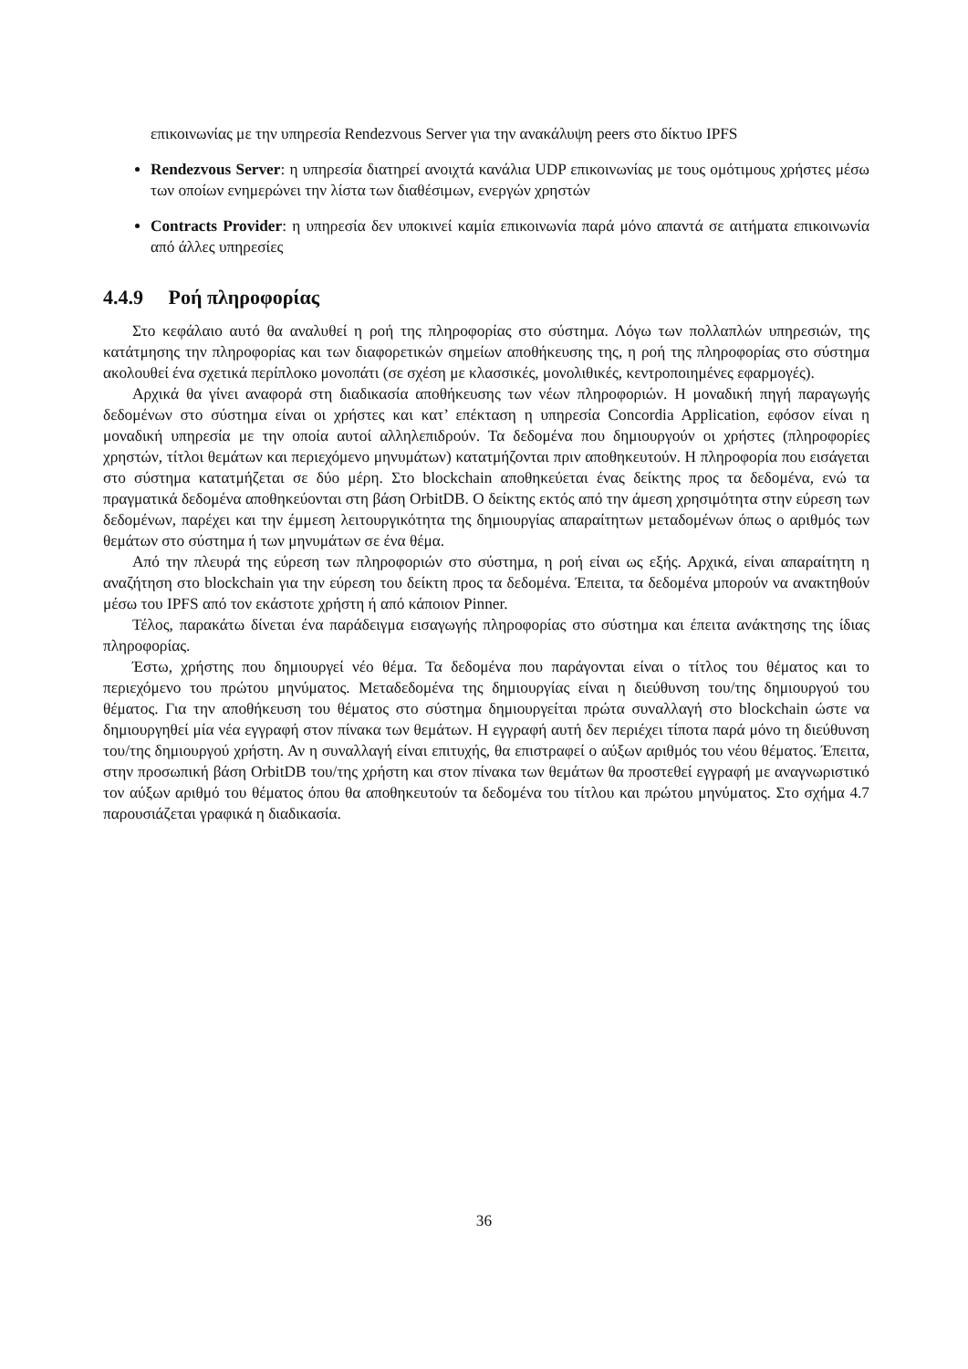επικοινωνίας με την υπηρεσία Rendezvous Server για την ανακάλυψη peers στο δίκτυο IPFS
Rendezvous Server: η υπηρεσία διατηρεί ανοιχτά κανάλια UDP επικοινωνίας με τους ομότιμους χρήστες μέσω των οποίων ενημερώνει την λίστα των διαθέσιμων, ενεργών χρηστών
Contracts Provider: η υπηρεσία δεν υποκινεί καμία επικοινωνία παρά μόνο απαντά σε αιτήματα επικοινωνία από άλλες υπηρεσίες
4.4.9 Ροή πληροφορίας
Στο κεφάλαιο αυτό θα αναλυθεί η ροή της πληροφορίας στο σύστημα. Λόγω των πολλαπλών υπηρεσιών, της κατάτμησης την πληροφορίας και των διαφορετικών σημείων αποθήκευσης της, η ροή της πληροφορίας στο σύστημα ακολουθεί ένα σχετικά περίπλοκο μονοπάτι (σε σχέση με κλασσικές, μονολιθικές, κεντροποιημένες εφαρμογές).
Αρχικά θα γίνει αναφορά στη διαδικασία αποθήκευσης των νέων πληροφοριών. Η μοναδική πηγή παραγωγής δεδομένων στο σύστημα είναι οι χρήστες και κατ’ επέκταση η υπηρεσία Concordia Application, εφόσον είναι η μοναδική υπηρεσία με την οποία αυτοί αλληλεπιδρούν. Τα δεδομένα που δημιουργούν οι χρήστες (πληροφορίες χρηστών, τίτλοι θεμάτων και περιεχόμενο μηνυμάτων) κατατμήζονται πριν αποθηκευτούν. Η πληροφορία που εισάγεται στο σύστημα κατατμήζεται σε δύο μέρη. Στο blockchain αποθηκεύεται ένας δείκτης προς τα δεδομένα, ενώ τα πραγματικά δεδομένα αποθηκεύονται στη βάση OrbitDB. Ο δείκτης εκτός από την άμεση χρησιμότητα στην εύρεση των δεδομένων, παρέχει και την έμμεση λειτουργικότητα της δημιουργίας απαραίτητων μεταδομένων όπως ο αριθμός των θεμάτων στο σύστημα ή των μηνυμάτων σε ένα θέμα.
Από την πλευρά της εύρεση των πληροφοριών στο σύστημα, η ροή είναι ως εξής. Αρχικά, είναι απαραίτητη η αναζήτηση στο blockchain για την εύρεση του δείκτη προς τα δεδομένα. Έπειτα, τα δεδομένα μπορούν να ανακτηθούν μέσω του IPFS από τον εκάστοτε χρήστη ή από κάποιον Pinner.
Τέλος, παρακάτω δίνεται ένα παράδειγμα εισαγωγής πληροφορίας στο σύστημα και έπειτα ανάκτησης της ίδιας πληροφορίας.
Έστω, χρήστης που δημιουργεί νέο θέμα. Τα δεδομένα που παράγονται είναι ο τίτλος του θέματος και το περιεχόμενο του πρώτου μηνύματος. Μεταδεδομένα της δημιουργίας είναι η διεύθυνση του/της δημιουργού του θέματος. Για την αποθήκευση του θέματος στο σύστημα δημιουργείται πρώτα συναλλαγή στο blockchain ώστε να δημιουργηθεί μία νέα εγγραφή στον πίνακα των θεμάτων. Η εγγραφή αυτή δεν περιέχει τίποτα παρά μόνο τη διεύθυνση του/της δημιουργού χρήστη. Αν η συναλλαγή είναι επιτυχής, θα επιστραφεί ο αύξων αριθμός του νέου θέματος. Έπειτα, στην προσωπική βάση OrbitDB του/της χρήστη και στον πίνακα των θεμάτων θα προστεθεί εγγραφή με αναγνωριστικό τον αύξων αριθμό του θέματος όπου θα αποθηκευτούν τα δεδομένα του τίτλου και πρώτου μηνύματος. Στο σχήμα 4.7 παρουσιάζεται γραφικά η διαδικασία.
36